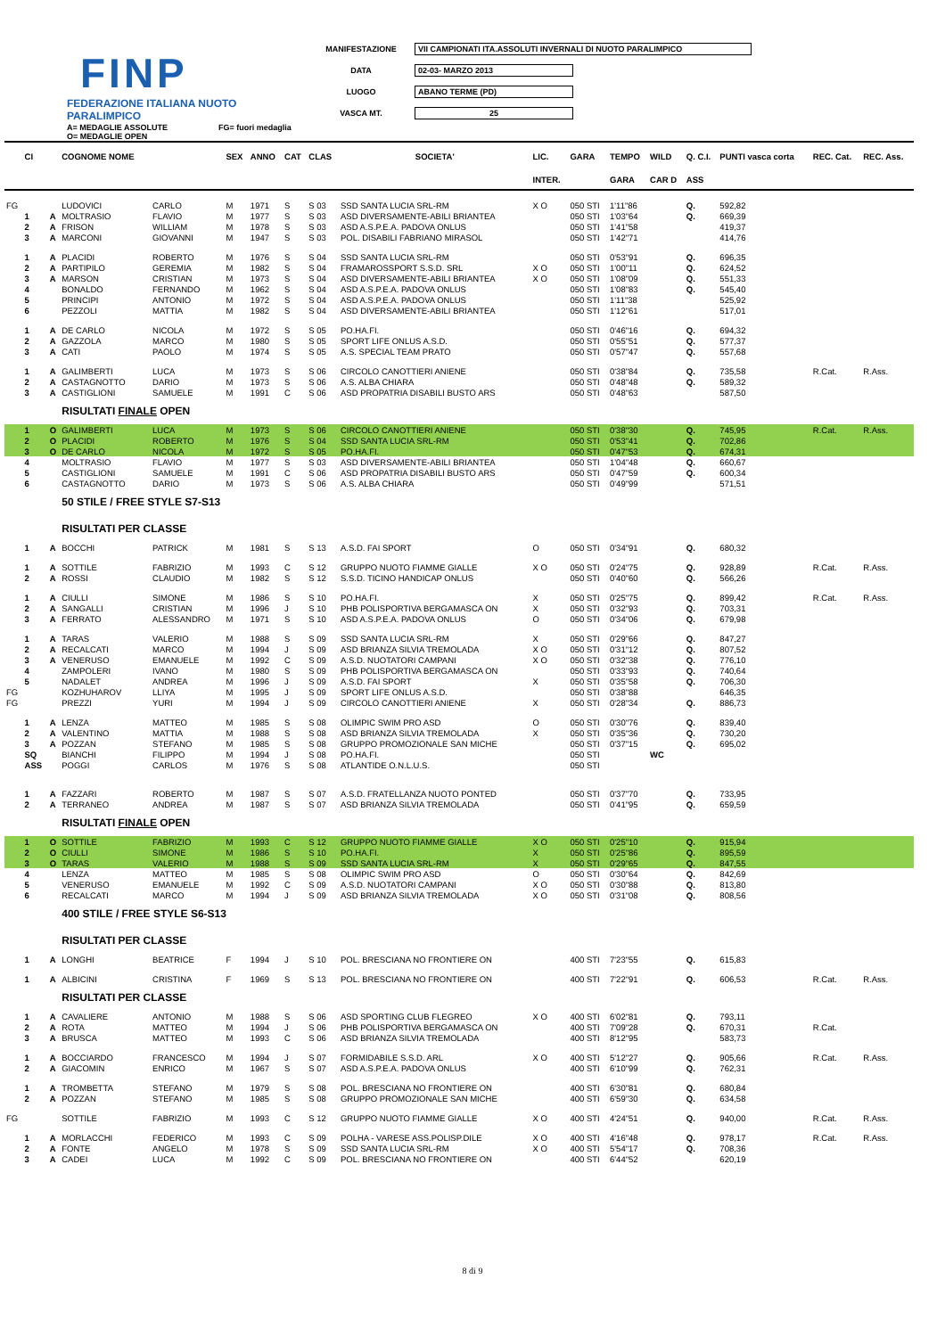FINP
FEDERAZIONE ITALIANA NUOTO PARALIMPICO
MANIFESTAZIONE VII CAMPIONATI ITA.ASSOLUTI INVERNALI DI NUOTO PARALIMPICO
DATA 02-03- MARZO 2013
LUOGO ABANO TERME (PD)
VASCA MT. 25
A= MEDAGLIE ASSOLUTE
O= MEDAGLIE OPEN FG= fuori medaglia
| | CI | | COGNOME NOME | | SEX | ANNO | CAT | CLAS | SOCIETA' | LIC. | GARA | TEMPO | WILD | Q. C.I. | PUNTI vasca corta | REC. Cat. | REC. Ass. |
| --- | --- | --- | --- | --- | --- | --- | --- | --- | --- | --- | --- | --- | --- | --- | --- | --- | --- |
| | | | | | | | | | | INTER. | | GARA | CAR D | ASS | | | |
| FG | | | LUDOVICI | CARLO | M | 1971 | S | S 03 | SSD SANTA LUCIA SRL-RM | X O | 050 STI | 1'11"86 | | Q. | 592,82 | | |
| | 1 | A | MOLTRASIO | FLAVIO | M | 1977 | S | S 03 | ASD DIVERSAMENTE-ABILI BRIANTEA | | 050 STI | 1'03"64 | | Q. | 669,39 | | |
| | 2 | A | FRISON | WILLIAM | M | 1978 | S | S 03 | ASD A.S.P.E.A. PADOVA ONLUS | | 050 STI | 1'41"58 | | | 419,37 | | |
| | 3 | A | MARCONI | GIOVANNI | M | 1947 | S | S 03 | POL. DISABILI FABRIANO MIRASOL | | 050 STI | 1'42"71 | | | 414,76 | | |
| | 1 | A | PLACIDI | ROBERTO | M | 1976 | S | S 04 | SSD SANTA LUCIA SRL-RM | | 050 STI | 0'53"91 | | Q. | 696,35 | | |
| | 2 | A | PARTIPILO | GEREMIA | M | 1982 | S | S 04 | FRAMAROSSPORT S.S.D. SRL | X O | 050 STI | 1'00"11 | | Q. | 624,52 | | |
| | 3 | A | MARSON | CRISTIAN | M | 1973 | S | S 04 | ASD DIVERSAMENTE-ABILI BRIANTEA | X O | 050 STI | 1'08"09 | | Q. | 551,33 | | |
| | 4 | | BONALDO | FERNANDO | M | 1962 | S | S 04 | ASD A.S.P.E.A. PADOVA ONLUS | | 050 STI | 1'08"83 | | Q. | 545,40 | | |
| | 5 | | PRINCIPI | ANTONIO | M | 1972 | S | S 04 | ASD A.S.P.E.A. PADOVA ONLUS | | 050 STI | 1'11"38 | | | 525,92 | | |
| | 6 | | PEZZOLI | MATTIA | M | 1982 | S | S 04 | ASD DIVERSAMENTE-ABILI BRIANTEA | | 050 STI | 1'12"61 | | | 517,01 | | |
| | 1 | A | DE CARLO | NICOLA | M | 1972 | S | S 05 | PO.HA.FI. | | 050 STI | 0'46"16 | | Q. | 694,32 | | |
| | 2 | A | GAZZOLA | MARCO | M | 1980 | S | S 05 | SPORT LIFE ONLUS A.S.D. | | 050 STI | 0'55"51 | | Q. | 577,37 | | |
| | 3 | A | CATI | PAOLO | M | 1974 | S | S 05 | A.S. SPECIAL TEAM PRATO | | 050 STI | 0'57"47 | | Q. | 557,68 | | |
| | 1 | A | GALIMBERTI | LUCA | M | 1973 | S | S 06 | CIRCOLO CANOTTIERI ANIENE | | 050 STI | 0'38"84 | | Q. | 735,58 | R.Cat. | R.Ass. |
| | 2 | A | CASTAGNOTTO | DARIO | M | 1973 | S | S 06 | A.S. ALBA CHIARA | | 050 STI | 0'48"48 | | Q. | 589,32 | | |
| | 3 | A | CASTIGLIONI | SAMUELE | M | 1991 | C | S 06 | ASD PROPATRIA DISABILI BUSTO ARS | | 050 STI | 0'48"63 | | | 587,50 | | |
| | | | RISULTATI FINALE OPEN | | | | | | | | | | | | | | |
| | 1 | O | GALIMBERTI | LUCA | M | 1973 | S | S 06 | CIRCOLO CANOTTIERI ANIENE | | 050 STI | 0'38"30 | | Q. | 745,95 | R.Cat. | R.Ass. |
| | 2 | O | PLACIDI | ROBERTO | M | 1976 | S | S 04 | SSD SANTA LUCIA SRL-RM | | 050 STI | 0'53"41 | | Q. | 702,86 | | |
| | 3 | O | DE CARLO | NICOLA | M | 1972 | S | S 05 | PO.HA.FI. | | 050 STI | 0'47"53 | | Q. | 674,31 | | |
| | 4 | | MOLTRASIO | FLAVIO | M | 1977 | S | S 03 | ASD DIVERSAMENTE-ABILI BRIANTEA | | 050 STI | 1'04"48 | | Q. | 660,67 | | |
| | 5 | | CASTIGLIONI | SAMUELE | M | 1991 | C | S 06 | ASD PROPATRIA DISABILI BUSTO ARS | | 050 STI | 0'47"59 | | Q. | 600,34 | | |
| | 6 | | CASTAGNOTTO | DARIO | M | 1973 | S | S 06 | A.S. ALBA CHIARA | | 050 STI | 0'49"99 | | | 571,51 | | |
| | | | 50 STILE / FREE STYLE S7-S13 | | | | | | | | | | | | | | |
| | | | RISULTATI PER CLASSE | | | | | | | | | | | | | | |
| | 1 | A | BOCCHI | PATRICK | M | 1981 | S | S 13 | A.S.D. FAI SPORT | O | 050 STI | 0'34"91 | | Q. | 680,32 | | |
| | 1 | A | SOTTILE | FABRIZIO | M | 1993 | C | S 12 | GRUPPO NUOTO FIAMME GIALLE | X O | 050 STI | 0'24"75 | | Q. | 928,89 | R.Cat. | R.Ass. |
| | 2 | A | ROSSI | CLAUDIO | M | 1982 | S | S 12 | S.S.D. TICINO HANDICAP ONLUS | | 050 STI | 0'40"60 | | Q. | 566,26 | | |
| | 1 | A | CIULLI | SIMONE | M | 1986 | S | S 10 | PO.HA.FI. | X | 050 STI | 0'25"75 | | Q. | 899,42 | R.Cat. | R.Ass. |
| | 2 | A | SANGALLI | CRISTIAN | M | 1996 | J | S 10 | PHB POLISPORTIVA BERGAMASCA ON | X | 050 STI | 0'32"93 | | Q. | 703,31 | | |
| | 3 | A | FERRATO | ALESSANDRO | M | 1971 | S | S 10 | ASD A.S.P.E.A. PADOVA ONLUS | O | 050 STI | 0'34"06 | | Q. | 679,98 | | |
| | 1 | A | TARAS | VALERIO | M | 1988 | S | S 09 | SSD SANTA LUCIA SRL-RM | X | 050 STI | 0'29"66 | | Q. | 847,27 | | |
| | 2 | A | RECALCATI | MARCO | M | 1994 | J | S 09 | ASD BRIANZA SILVIA TREMOLADA | X O | 050 STI | 0'31"12 | | Q. | 807,52 | | |
| | 3 | A | VENERUSO | EMANUELE | M | 1992 | C | S 09 | A.S.D. NUOTATORI CAMPANI | X O | 050 STI | 0'32"38 | | Q. | 776,10 | | |
| | 4 | | ZAMPOLERI | IVANO | M | 1980 | S | S 09 | PHB POLISPORTIVA BERGAMASCA ON | | 050 STI | 0'33"93 | | Q. | 740,64 | | |
| | 5 | | NADALET | ANDREA | M | 1996 | J | S 09 | A.S.D. FAI SPORT | X | 050 STI | 0'35"58 | | Q. | 706,30 | | |
| FG | | | KOZHUHAROV | LLIYA | M | 1995 | J | S 09 | SPORT LIFE ONLUS A.S.D. | | 050 STI | 0'38"88 | | | 646,35 | | |
| FG | | | PREZZI | YURI | M | 1994 | J | S 09 | CIRCOLO CANOTTIERI ANIENE | X | 050 STI | 0'28"34 | | Q. | 886,73 | | |
| | 1 | A | LENZA | MATTEO | M | 1985 | S | S 08 | OLIMPIC SWIM PRO ASD | O | 050 STI | 0'30"76 | | Q. | 839,40 | | |
| | 2 | A | VALENTINO | MATTIA | M | 1988 | S | S 08 | ASD BRIANZA SILVIA TREMOLADA | X | 050 STI | 0'35"36 | | Q. | 730,20 | | |
| | 3 | A | POZZAN | STEFANO | M | 1985 | S | S 08 | GRUPPO PROMOZIONALE SAN MICHE | | 050 STI | 0'37"15 | | Q. | 695,02 | | |
| | SQ | | BIANCHI | FILIPPO | M | 1994 | J | S 08 | PO.HA.FI. | | 050 STI | | WC | | | | |
| | ASS | | POGGI | CARLOS | M | 1976 | S | S 08 | ATLANTIDE O.N.L.U.S. | | 050 STI | | | | | | |
| | 1 | A | FAZZARI | ROBERTO | M | 1987 | S | S 07 | A.S.D. FRATELLANZA NUOTO PONTED | | 050 STI | 0'37"70 | | Q. | 733,95 | | |
| | 2 | A | TERRANEO | ANDREA | M | 1987 | S | S 07 | ASD BRIANZA SILVIA TREMOLADA | | 050 STI | 0'41"95 | | Q. | 659,59 | | |
| | | | RISULTATI FINALE OPEN | | | | | | | | | | | | | | |
| | 1 | O | SOTTILE | FABRIZIO | M | 1993 | C | S 12 | GRUPPO NUOTO FIAMME GIALLE | X O | 050 STI | 0'25"10 | | Q. | 915,94 | | |
| | 2 | O | CIULLI | SIMONE | M | 1986 | S | S 10 | PO.HA.FI. | X | 050 STI | 0'25"86 | | Q. | 895,59 | | |
| | 3 | O | TARAS | VALERIO | M | 1988 | S | S 09 | SSD SANTA LUCIA SRL-RM | X | 050 STI | 0'29"65 | | Q. | 847,55 | | |
| | 4 | | LENZA | MATTEO | M | 1985 | S | S 08 | OLIMPIC SWIM PRO ASD | O | 050 STI | 0'30"64 | | Q. | 842,69 | | |
| | 5 | | VENERUSO | EMANUELE | M | 1992 | C | S 09 | A.S.D. NUOTATORI CAMPANI | X O | 050 STI | 0'30"88 | | Q. | 813,80 | | |
| | 6 | | RECALCATI | MARCO | M | 1994 | J | S 09 | ASD BRIANZA SILVIA TREMOLADA | X O | 050 STI | 0'31"08 | | Q. | 808,56 | | |
| | | | 400 STILE / FREE STYLE S6-S13 | | | | | | | | | | | | | | |
| | | | RISULTATI PER CLASSE | | | | | | | | | | | | | | |
| | 1 | A | LONGHI | BEATRICE | F | 1994 | J | S 10 | POL. BRESCIANA NO FRONTIERE ON | | 400 STI | 7'23"55 | | Q. | 615,83 | | |
| | 1 | A | ALBICINI | CRISTINA | F | 1969 | S | S 13 | POL. BRESCIANA NO FRONTIERE ON | | 400 STI | 7'22"91 | | Q. | 606,53 | R.Cat. | R.Ass. |
| | | | RISULTATI PER CLASSE | | | | | | | | | | | | | | |
| | 1 | A | CAVALIERE | ANTONIO | M | 1988 | S | S 06 | ASD SPORTING CLUB FLEGREO | X O | 400 STI | 6'02"81 | | Q. | 793,11 | | |
| | 2 | A | ROTA | MATTEO | M | 1994 | J | S 06 | PHB POLISPORTIVA BERGAMASCA ON | | 400 STI | 7'09"28 | | Q. | 670,31 | R.Cat. | |
| | 3 | A | BRUSCA | MATTEO | M | 1993 | C | S 06 | ASD BRIANZA SILVIA TREMOLADA | | 400 STI | 8'12"95 | | | 583,73 | | |
| | 1 | A | BOCCIARDO | FRANCESCO | M | 1994 | J | S 07 | FORMIDABILE S.S.D. ARL | X O | 400 STI | 5'12"27 | | Q. | 905,66 | R.Cat. | R.Ass. |
| | 2 | A | GIACOMIN | ENRICO | M | 1967 | S | S 07 | ASD A.S.P.E.A. PADOVA ONLUS | | 400 STI | 6'10"99 | | Q. | 762,31 | | |
| | 1 | A | TROMBETTA | STEFANO | M | 1979 | S | S 08 | POL. BRESCIANA NO FRONTIERE ON | | 400 STI | 6'30"81 | | Q. | 680,84 | | |
| | 2 | A | POZZAN | STEFANO | M | 1985 | S | S 08 | GRUPPO PROMOZIONALE SAN MICHE | | 400 STI | 6'59"30 | | Q. | 634,58 | | |
| FG | | | SOTTILE | FABRIZIO | M | 1993 | C | S 12 | GRUPPO NUOTO FIAMME GIALLE | X O | 400 STI | 4'24"51 | | Q. | 940,00 | R.Cat. | R.Ass. |
| | 1 | A | MORLACCHI | FEDERICO | M | 1993 | C | S 09 | POLHA - VARESE ASS.POLISP.DILE | X O | 400 STI | 4'16"48 | | Q. | 978,17 | R.Cat. | R.Ass. |
| | 2 | A | FONTE | ANGELO | M | 1978 | S | S 09 | SSD SANTA LUCIA SRL-RM | X O | 400 STI | 5'54"17 | | Q. | 708,36 | | |
| | 3 | A | CADEI | LUCA | M | 1992 | C | S 09 | POL. BRESCIANA NO FRONTIERE ON | | 400 STI | 6'44"52 | | | 620,19 | | |
8 di 9